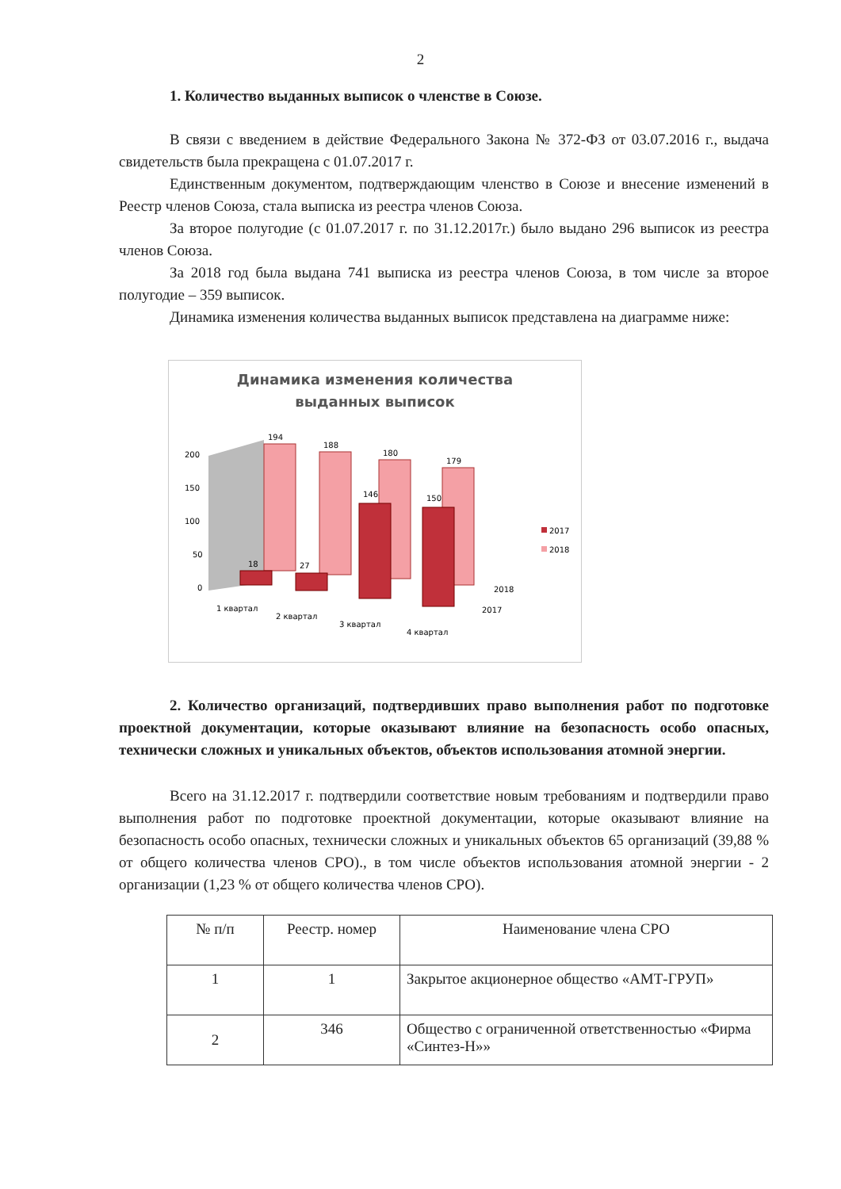2
1. Количество выданных выписок о членстве в Союзе.
В связи с введением в действие Федерального Закона № 372-ФЗ от 03.07.2016 г., выдача свидетельств была прекращена с 01.07.2017 г.
Единственным документом, подтверждающим членство в Союзе и внесение изменений в Реестр членов Союза, стала выписка из реестра членов Союза.
За второе полугодие (с 01.07.2017 г. по 31.12.2017г.) было выдано 296 выписок из реестра членов Союза.
За 2018 год была выдана 741 выписка из реестра членов Союза, в том числе за второе полугодие – 359 выписок.
Динамика изменения количества выданных выписок представлена на диаграмме ниже:
Динамика изменения количества
выданных выписок
200
150
100
50
0
194
188
180
179
146
150
18
27
1 квартал
2 квартал
3 квартал
4 квартал
2018
2017
2017
2018
2. Количество организаций, подтвердивших право выполнения работ по подготовке проектной документации, которые оказывают влияние на безопасность особо опасных, технически сложных и уникальных объектов, объектов использования атомной энергии.
Всего на 31.12.2017 г. подтвердили соответствие новым требованиям и подтвердили право выполнения работ по подготовке проектной документации, которые оказывают влияние на безопасность особо опасных, технически сложных и уникальных объектов 65 организаций (39,88 % от общего количества членов СРО)., в том числе объектов использования атомной энергии - 2 организации (1,23 % от общего количества членов СРО).
| № п/п | Реестр. номер | Наименование члена СРО |
| --- | --- | --- |
| 1 | 1 | Закрытое акционерное общество «АМТ-ГРУП» |
| 2 | 346 | Общество с ограниченной ответственностью «Фирма «Синтез-Н»» |